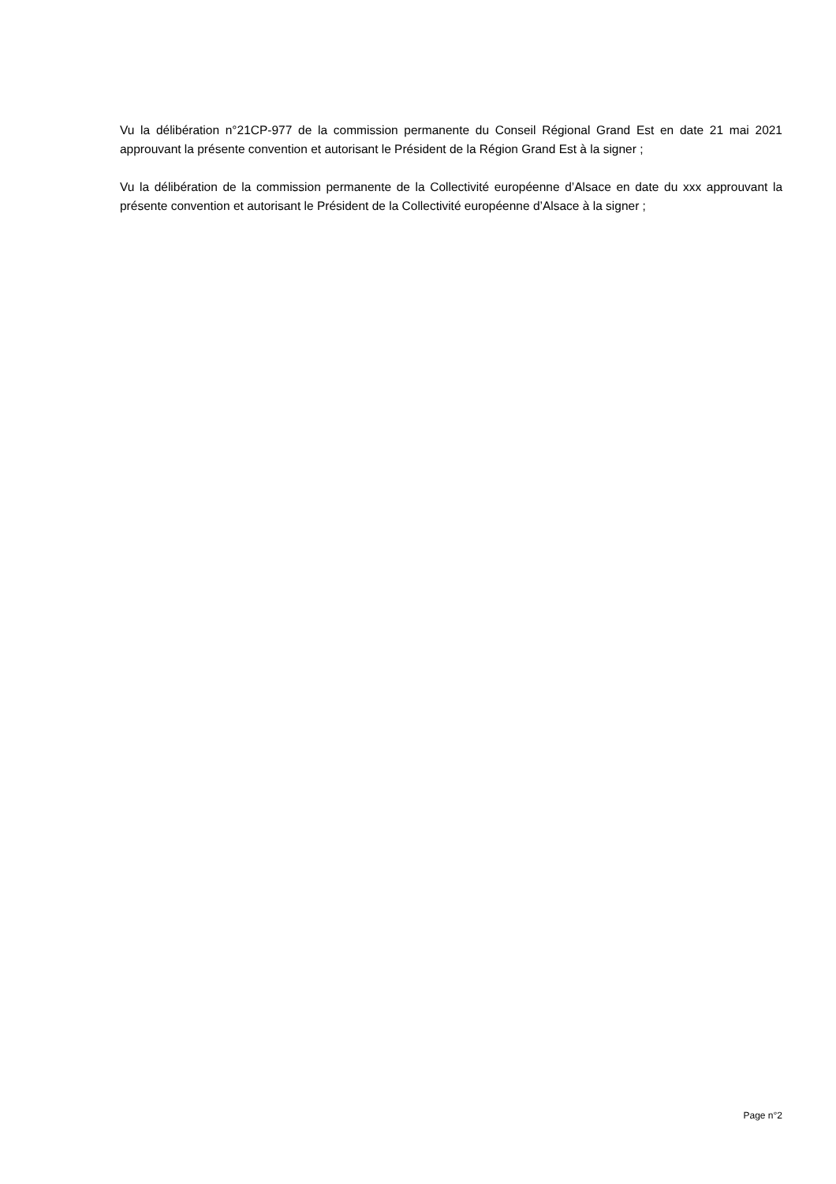Vu la délibération n°21CP-977 de la commission permanente du Conseil Régional Grand Est en date 21 mai 2021 approuvant la présente convention et autorisant le Président de la Région Grand Est à la signer ;
Vu la délibération de la commission permanente de la Collectivité européenne d’Alsace en date du xxx approuvant la présente convention et autorisant le Président de la Collectivité européenne d’Alsace à la signer ;
Page n°2